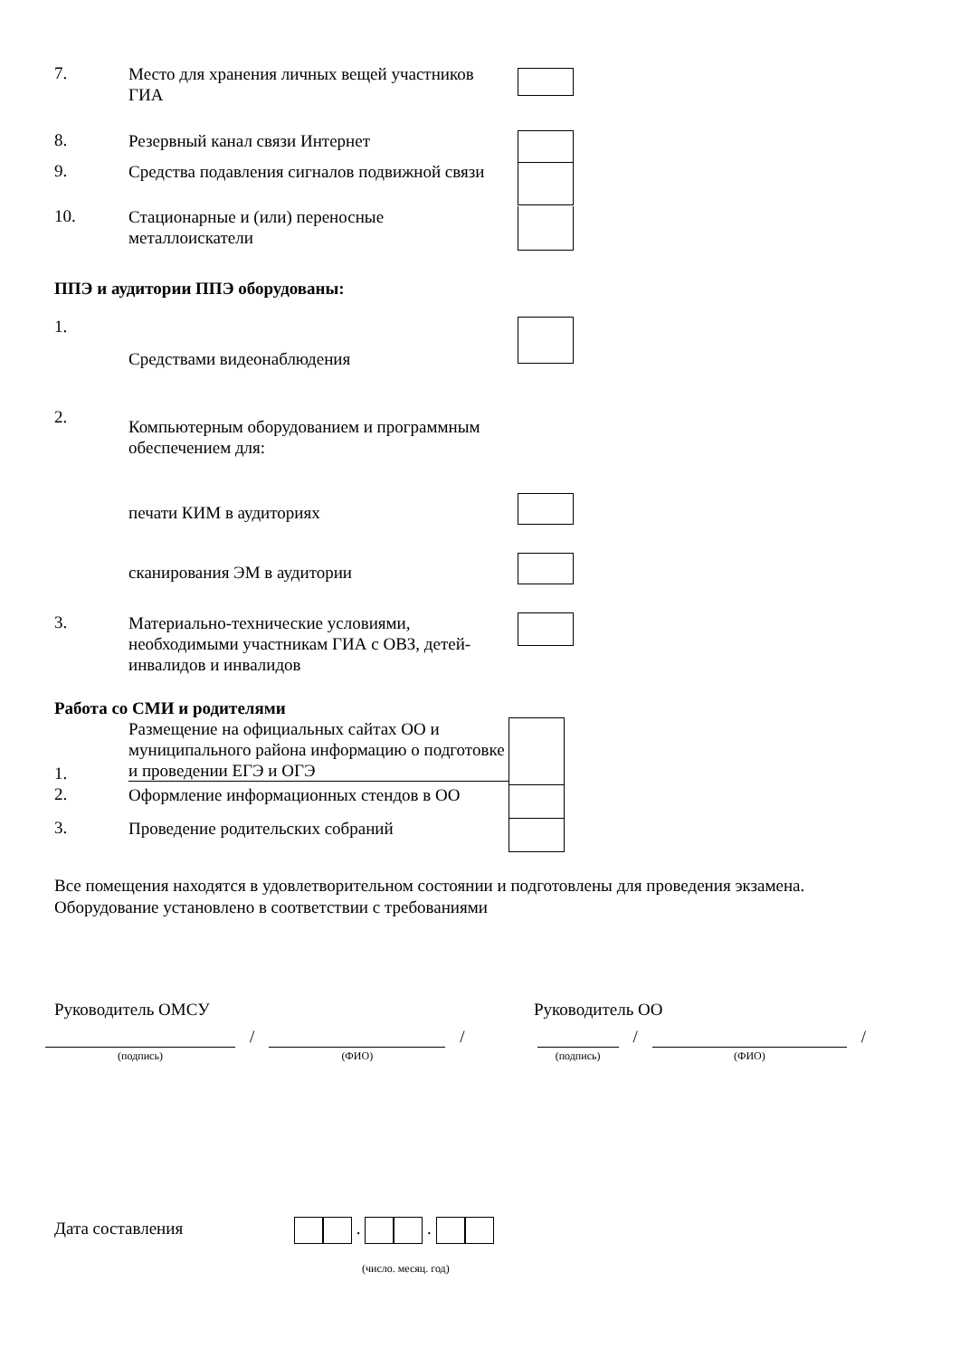7.
Место для хранения личных вещей участников ГИА
8.
Резервный канал связи Интернет
9.
Средства подавления сигналов подвижной связи
10.
Стационарные и (или) переносные металлоискатели
ППЭ и аудитории ППЭ оборудованы:
1.
Средствами видеонаблюдения
2.
Компьютерным оборудованием и программным обеспечением для:
печати КИМ в аудиториях
сканирования ЭМ в аудитории
3.
Материально-технические условиями, необходимыми участникам ГИА с ОВЗ, детей-инвалидов и инвалидов
Работа со СМИ и родителями
1.
Размещение на официальных сайтах ОО и муниципального района информацию о подготовке и проведении ЕГЭ и ОГЭ
2.
Оформление информационных стендов в ОО
3.
Проведение родительских собраний
Все помещения находятся в удовлетворительном состоянии и подготовлены для проведения экзамена. Оборудование установлено в соответствии с требованиями
Руководитель ОМСУ Руководитель ОО
(подпись)
/
(ФИО)
/
(подпись)
/
(ФИО)
/
Дата составления . .
(число. месяц. год)